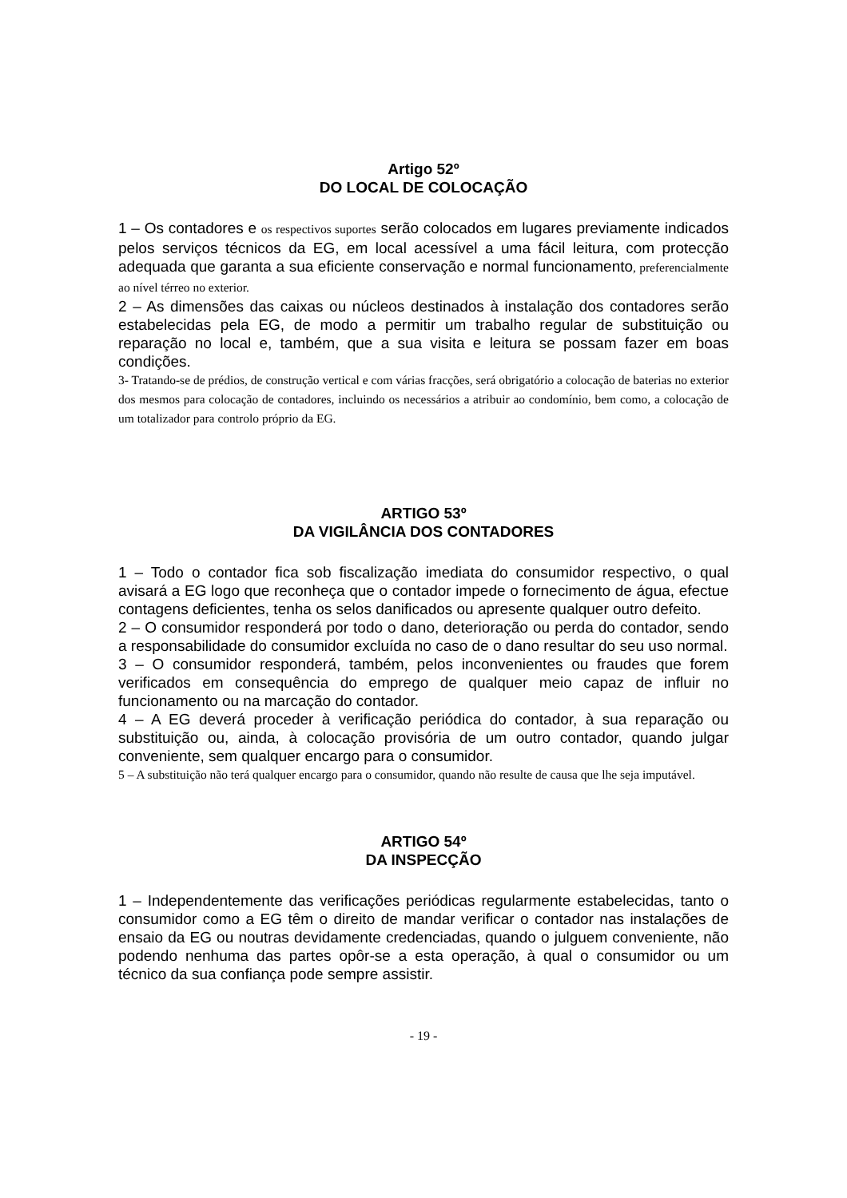Artigo 52º
DO LOCAL DE COLOCAÇÃO
1 – Os contadores e os respectivos suportes serão colocados em lugares previamente indicados pelos serviços técnicos da EG, em local acessível a uma fácil leitura, com protecção adequada que garanta a sua eficiente conservação e normal funcionamento, preferencialmente ao nível térreo no exterior.
2 – As dimensões das caixas ou núcleos destinados à instalação dos contadores serão estabelecidas pela EG, de modo a permitir um trabalho regular de substituição ou reparação no local e, também, que a sua visita e leitura se possam fazer em boas condições.
3- Tratando-se de prédios, de construção vertical e com várias fracções, será obrigatório a colocação de baterias no exterior dos mesmos para colocação de contadores, incluindo os necessários a atribuir ao condomínio, bem como, a colocação de um totalizador para controlo próprio da EG.
ARTIGO 53º
DA VIGILÂNCIA DOS CONTADORES
1 – Todo o contador fica sob fiscalização imediata do consumidor respectivo, o qual avisará a EG logo que reconheça que o contador impede o fornecimento de água, efectue contagens deficientes, tenha os selos danificados ou apresente qualquer outro defeito.
2 – O consumidor responderá por todo o dano, deterioração ou perda do contador, sendo a responsabilidade do consumidor excluída no caso de o dano resultar do seu uso normal.
3 – O consumidor responderá, também, pelos inconvenientes ou fraudes que forem verificados em consequência do emprego de qualquer meio capaz de influir no funcionamento ou na marcação do contador.
4 – A EG deverá proceder à verificação periódica do contador, à sua reparação ou substituição ou, ainda, à colocação provisória de um outro contador, quando julgar conveniente, sem qualquer encargo para o consumidor.
5 – A substituição não terá qualquer encargo para o consumidor, quando não resulte de causa que lhe seja imputável.
ARTIGO 54º
DA INSPECÇÃO
1 – Independentemente das verificações periódicas regularmente estabelecidas, tanto o consumidor como a EG têm o direito de mandar verificar o contador nas instalações de ensaio da EG ou noutras devidamente credenciadas, quando o julguem conveniente, não podendo nenhuma das partes opôr-se a esta operação, à qual o consumidor ou um técnico da sua confiança pode sempre assistir.
- 19 -